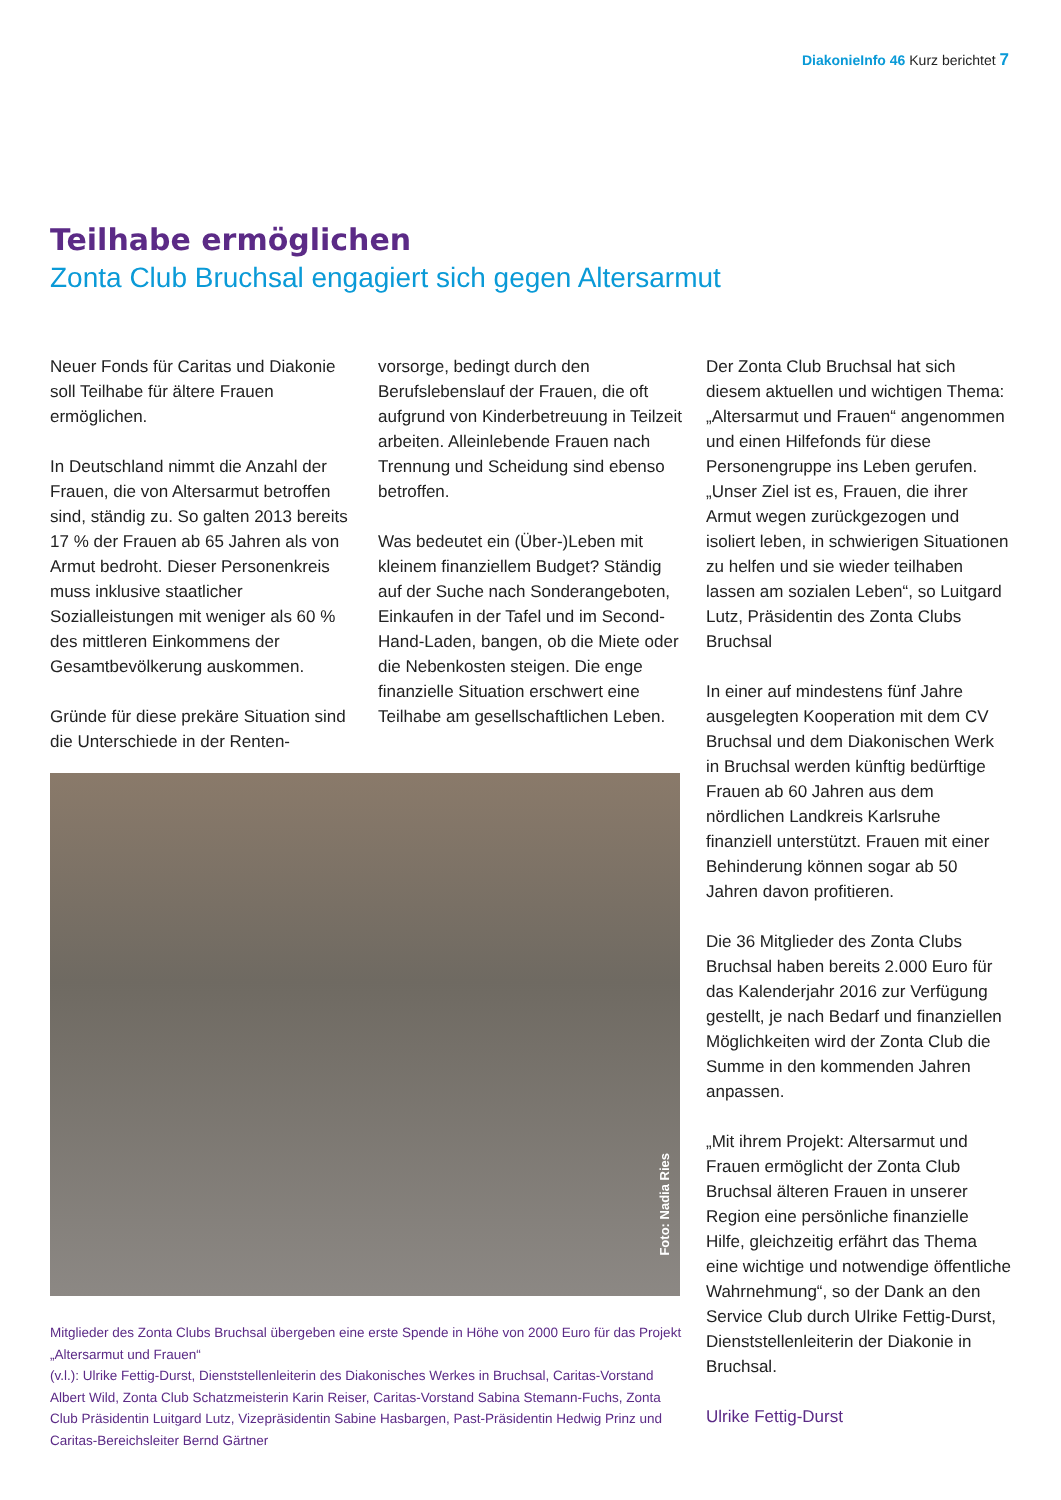DiakonieInfo 46 Kurz berichtet 7
Teilhabe ermöglichen
Zonta Club Bruchsal engagiert sich gegen Altersarmut
Neuer Fonds für Caritas und Diakonie soll Teilhabe für ältere Frauen ermöglichen.
In Deutschland nimmt die Anzahl der Frauen, die von Altersarmut betroffen sind, ständig zu. So galten 2013 bereits 17 % der Frauen ab 65 Jahren als von Armut bedroht. Dieser Personenkreis muss inklusive staatlicher Sozialleistungen mit weniger als 60 % des mittleren Einkommens der Gesamtbevölkerung auskommen.
Gründe für diese prekäre Situation sind die Unterschiede in der Renten-
vorsorge, bedingt durch den Berufslebenslauf der Frauen, die oft aufgrund von Kinderbetreuung in Teilzeit arbeiten. Alleinlebende Frauen nach Trennung und Scheidung sind ebenso betroffen.
Was bedeutet ein (Über-)Leben mit kleinem finanziellem Budget? Ständig auf der Suche nach Sonderangeboten, Einkaufen in der Tafel und im Second-Hand-Laden, bangen, ob die Miete oder die Nebenkosten steigen. Die enge finanzielle Situation erschwert eine Teilhabe am gesellschaftlichen Leben.
Der Zonta Club Bruchsal hat sich diesem aktuellen und wichtigen Thema: „Altersarmut und Frauen“ angenommen und einen Hilfefonds für diese Personengruppe ins Leben gerufen. „Unser Ziel ist es, Frauen, die ihrer Armut wegen zurückgezogen und isoliert leben, in schwierigen Situationen zu helfen und sie wieder teilhaben lassen am sozialen Leben“, so Luitgard Lutz, Präsidentin des Zonta Clubs Bruchsal
In einer auf mindestens fünf Jahre ausgelegten Kooperation mit dem CV Bruchsal und dem Diakonischen Werk in Bruchsal werden künftig bedürftige Frauen ab 60 Jahren aus dem nördlichen Landkreis Karlsruhe finanziell unterstützt. Frauen mit einer Behinderung können sogar ab 50 Jahren davon profitieren.
Die 36 Mitglieder des Zonta Clubs Bruchsal haben bereits 2.000 Euro für das Kalenderjahr 2016 zur Verfügung gestellt, je nach Bedarf und finanziellen Möglichkeiten wird der Zonta Club die Summe in den kommenden Jahren anpassen.
„Mit ihrem Projekt: Altersarmut und Frauen ermöglicht der Zonta Club Bruchsal älteren Frauen in unserer Region eine persönliche finanzielle Hilfe, gleichzeitig erfährt das Thema eine wichtige und notwendige öffentliche Wahrnehmung“, so der Dank an den Service Club durch Ulrike Fettig-Durst, Dienststellenleiterin der Diakonie in Bruchsal.
Ulrike Fettig-Durst
Foto: Nadia Ries
Mitglieder des Zonta Clubs Bruchsal übergeben eine erste Spende in Höhe von 2000 Euro für das Projekt „Altersarmut und Frauen“
(v.l.): Ulrike Fettig-Durst, Dienststellenleiterin des Diakonisches Werkes in Bruchsal, Caritas-Vorstand Albert Wild, Zonta Club Schatzmeisterin Karin Reiser, Caritas-Vorstand Sabina Stemann-Fuchs, Zonta Club Präsidentin Luitgard Lutz, Vizepräsidentin Sabine Hasbargen, Past-Präsidentin Hedwig Prinz und Caritas-Bereichsleiter Bernd Gärtner